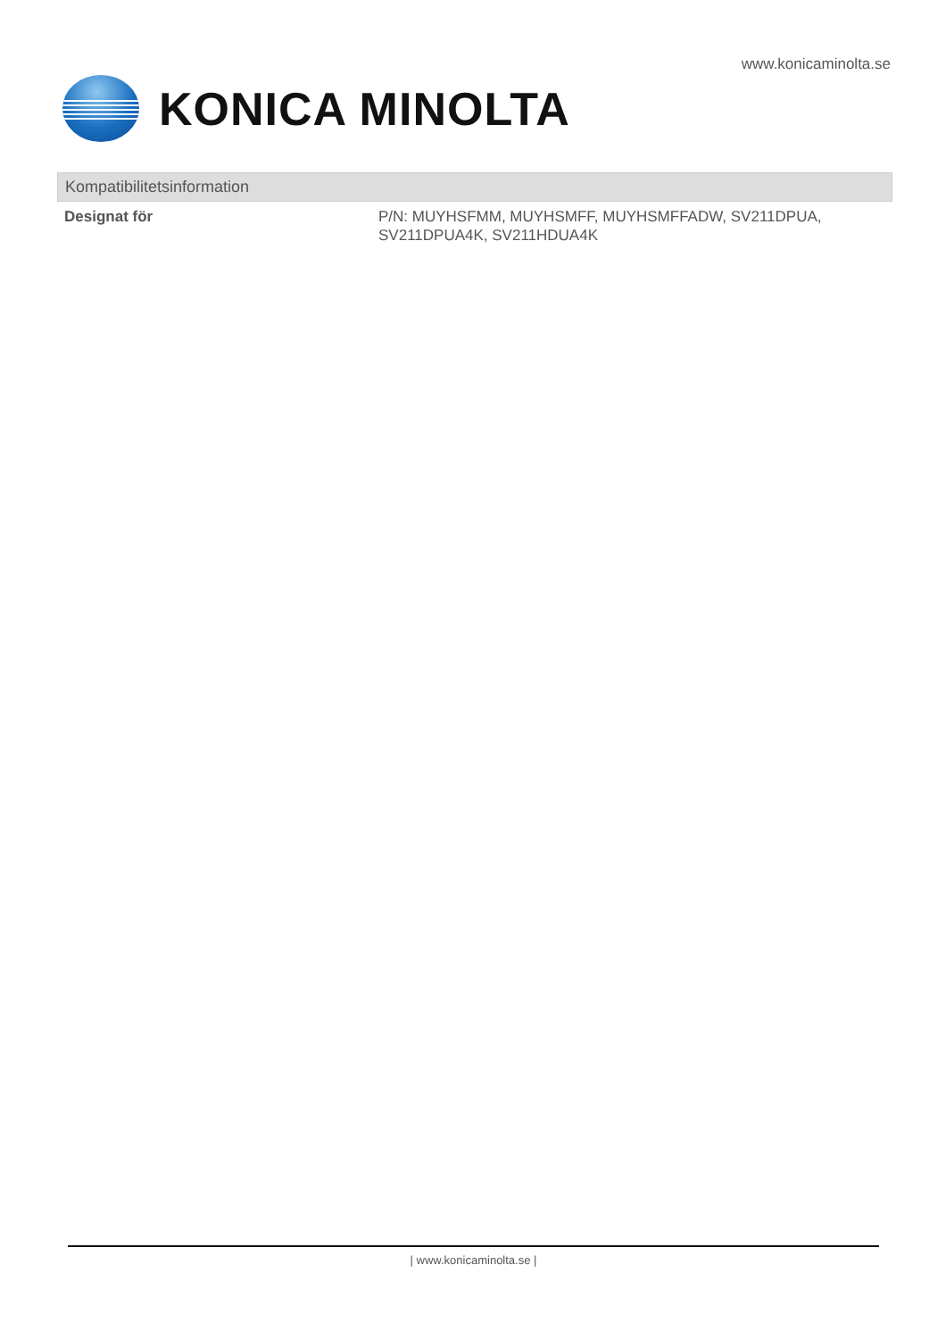www.konicaminolta.se
KONICA MINOLTA
Kompatibilitetsinformation
| Designat för | P/N: MUYHSFMM, MUYHSMFF, MUYHSMFFADW, SV211DPUA, SV211DPUA4K, SV211HDUA4K |
| www.konicaminolta.se |